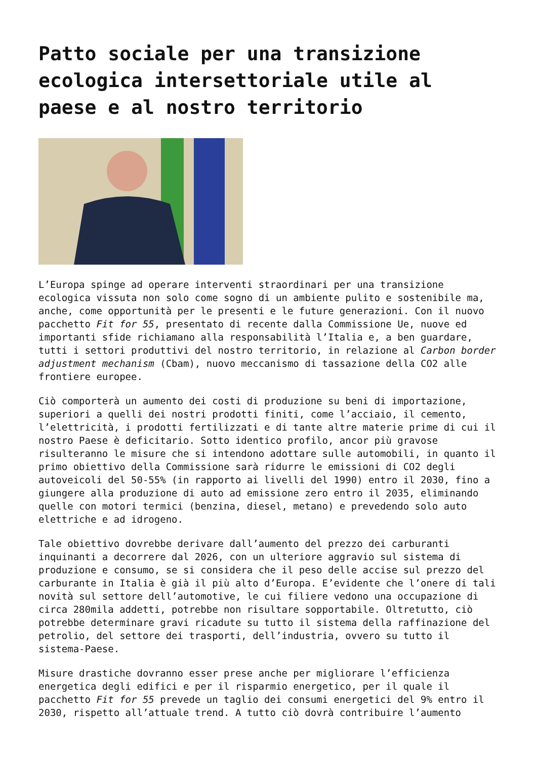Patto sociale per una transizione ecologica intersettoriale utile al paese e al nostro territorio
L’Europa spinge ad operare interventi straordinari per una transizione ecologica vissuta non solo come sogno di un ambiente pulito e sostenibile ma, anche, come opportunità per le presenti e le future generazioni. Con il nuovo pacchetto Fit for 55, presentato di recente dalla Commissione Ue, nuove ed importanti sfide richiamano alla responsabilità l’Italia e, a ben guardare, tutti i settori produttivi del nostro territorio, in relazione al Carbon border adjustment mechanism (Cbam), nuovo meccanismo di tassazione della CO2 alle frontiere europee.
Ciò comporterà un aumento dei costi di produzione su beni di importazione, superiori a quelli dei nostri prodotti finiti, come l’acciaio, il cemento, l’elettricità, i prodotti fertilizzati e di tante altre materie prime di cui il nostro Paese è deficitario. Sotto identico profilo, ancor più gravose risulteranno le misure che si intendono adottare sulle automobili, in quanto il primo obiettivo della Commissione sarà ridurre le emissioni di CO2 degli autoveicoli del 50-55% (in rapporto ai livelli del 1990) entro il 2030, fino a giungere alla produzione di auto ad emissione zero entro il 2035, eliminando quelle con motori termici (benzina, diesel, metano) e prevedendo solo auto elettriche e ad idrogeno.
Tale obiettivo dovrebbe derivare dall’aumento del prezzo dei carburanti inquinanti a decorrere dal 2026, con un ulteriore aggravio sul sistema di produzione e consumo, se si considera che il peso delle accise sul prezzo del carburante in Italia è già il più alto d’Europa. E’evidente che l’onere di tali novità sul settore dell’automotive, le cui filiere vedono una occupazione di circa 280mila addetti, potrebbe non risultare sopportabile. Oltretutto, ciò potrebbe determinare gravi ricadute su tutto il sistema della raffinazione del petrolio, del settore dei trasporti, dell’industria, ovvero su tutto il sistema-Paese.
Misure drastiche dovranno esser prese anche per migliorare l’efficienza energetica degli edifici e per il risparmio energetico, per il quale il pacchetto Fit for 55 prevede un taglio dei consumi energetici del 9% entro il 2030, rispetto all’attuale trend. A tutto ciò dovrà contribuire l’aumento